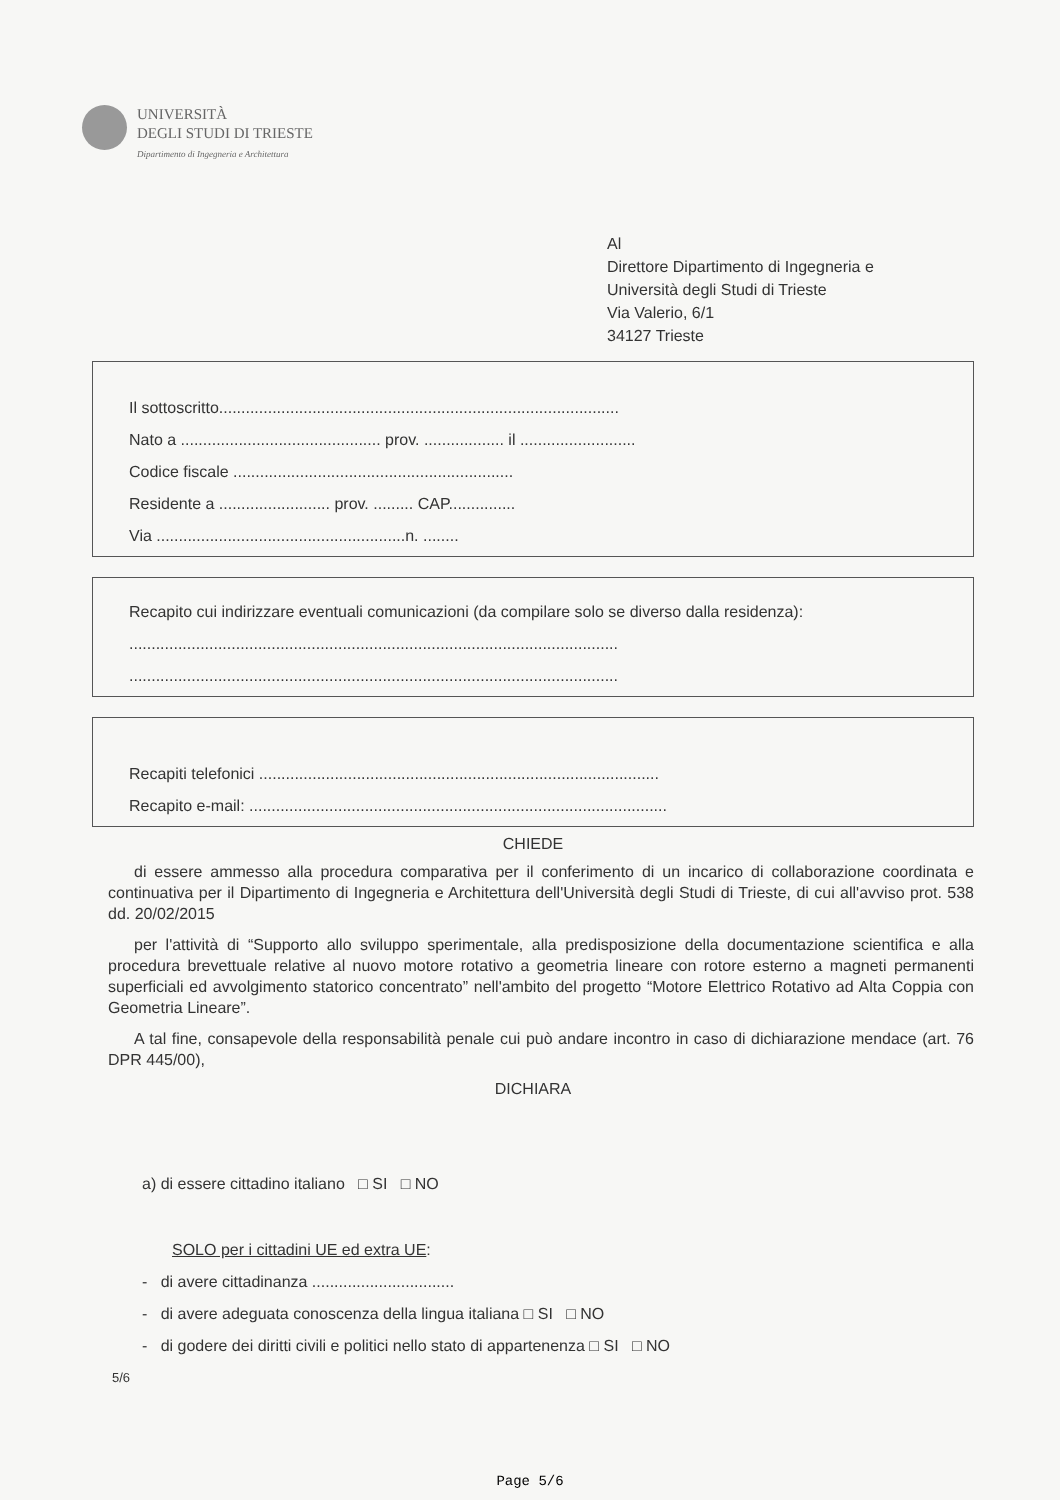UNIVERSITÀ
DEGLI STUDI DI TRIESTE
Dipartimento di Ingegneria e Architettura
Al
Direttore Dipartimento di Ingegneria e
Università degli Studi di Trieste
Via Valerio, 6/1
34127 Trieste
Il sottoscritto..........................................................................................
Nato a ............................................. prov. .................. il ..........................
Codice fiscale ...............................................................
Residente a ......................... prov. ......... CAP...............
Via ........................................................n. ........
Recapito cui indirizzare eventuali comunicazioni (da compilare solo se diverso dalla residenza):
..............................................................................................................
..............................................................................................................
Recapiti telefonici ..........................................................................................
Recapito e-mail: ..............................................................................................
CHIEDE
di essere ammesso alla procedura comparativa per il conferimento di un incarico di collaborazione coordinata e continuativa per il Dipartimento di Ingegneria e Architettura dell'Università degli Studi di Trieste, di cui all'avviso prot. 538 dd. 20/02/2015
per l'attività di “Supporto allo sviluppo sperimentale, alla predisposizione della documentazione scientifica e alla procedura brevettuale relative al nuovo motore rotativo a geometria lineare con rotore esterno a magneti permanenti superficiali ed avvolgimento statorico concentrato” nell'ambito del progetto “Motore Elettrico Rotativo ad Alta Coppia con Geometria Lineare”.
A tal fine, consapevole della responsabilità penale cui può andare incontro in caso di dichiarazione mendace (art. 76 DPR 445/00),
DICHIARA
a) di essere cittadino italiano □ SI □ NO
SOLO per i cittadini UE ed extra UE:
- di avere cittadinanza ................................
- di avere adeguata conoscenza della lingua italiana □ SI □ NO
- di godere dei diritti civili e politici nello stato di appartenenza □ SI □ NO
5/6
Page 5/6